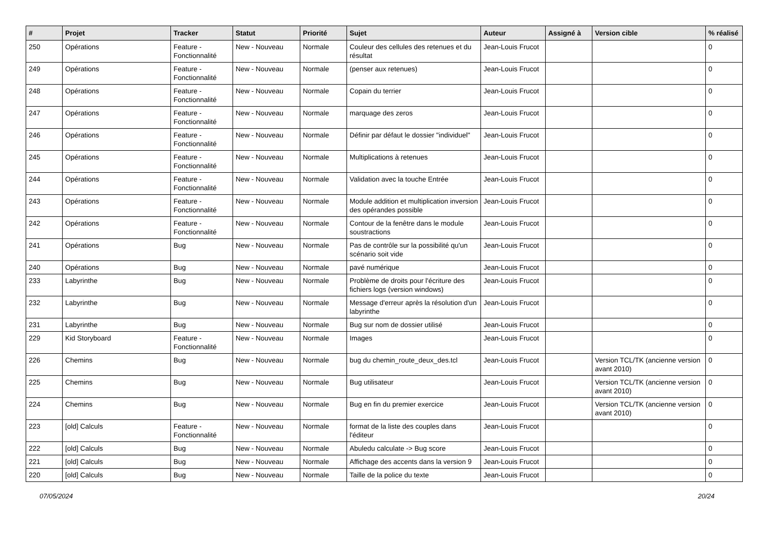| # | Projet | Tracker | Statut | Priorité | Sujet | Auteur | Assigné à | Version cible | % réalisé |
| --- | --- | --- | --- | --- | --- | --- | --- | --- | --- |
| 250 | Opérations | Feature - Fonctionnalité | New - Nouveau | Normale | Couleur des cellules des retenues et du résultat | Jean-Louis Frucot | | | 0 |
| 249 | Opérations | Feature - Fonctionnalité | New - Nouveau | Normale | (penser aux retenues) | Jean-Louis Frucot | | | 0 |
| 248 | Opérations | Feature - Fonctionnalité | New - Nouveau | Normale | Copain du terrier | Jean-Louis Frucot | | | 0 |
| 247 | Opérations | Feature - Fonctionnalité | New - Nouveau | Normale | marquage des zeros | Jean-Louis Frucot | | | 0 |
| 246 | Opérations | Feature - Fonctionnalité | New - Nouveau | Normale | Définir par défaut le dossier "individuel" | Jean-Louis Frucot | | | 0 |
| 245 | Opérations | Feature - Fonctionnalité | New - Nouveau | Normale | Multiplications à retenues | Jean-Louis Frucot | | | 0 |
| 244 | Opérations | Feature - Fonctionnalité | New - Nouveau | Normale | Validation avec la touche Entrée | Jean-Louis Frucot | | | 0 |
| 243 | Opérations | Feature - Fonctionnalité | New - Nouveau | Normale | Module addition et multiplication inversion des opérandes possible | Jean-Louis Frucot | | | 0 |
| 242 | Opérations | Feature - Fonctionnalité | New - Nouveau | Normale | Contour de la fenêtre dans le module soustractions | Jean-Louis Frucot | | | 0 |
| 241 | Opérations | Bug | New - Nouveau | Normale | Pas de contrôle sur la possibilité qu'un scénario soit vide | Jean-Louis Frucot | | | 0 |
| 240 | Opérations | Bug | New - Nouveau | Normale | pavé numérique | Jean-Louis Frucot | | | 0 |
| 233 | Labyrinthe | Bug | New - Nouveau | Normale | Problème de droits pour l'écriture des fichiers logs (version windows) | Jean-Louis Frucot | | | 0 |
| 232 | Labyrinthe | Bug | New - Nouveau | Normale | Message d'erreur après la résolution d'un labyrinthe | Jean-Louis Frucot | | | 0 |
| 231 | Labyrinthe | Bug | New - Nouveau | Normale | Bug sur nom de dossier utilisé | Jean-Louis Frucot | | | 0 |
| 229 | Kid Storyboard | Feature - Fonctionnalité | New - Nouveau | Normale | Images | Jean-Louis Frucot | | | 0 |
| 226 | Chemins | Bug | New - Nouveau | Normale | bug du chemin_route_deux_des.tcl | Jean-Louis Frucot | | Version TCL/TK (ancienne version avant 2010) | 0 |
| 225 | Chemins | Bug | New - Nouveau | Normale | Bug utilisateur | Jean-Louis Frucot | | Version TCL/TK (ancienne version avant 2010) | 0 |
| 224 | Chemins | Bug | New - Nouveau | Normale | Bug en fin du premier exercice | Jean-Louis Frucot | | Version TCL/TK (ancienne version avant 2010) | 0 |
| 223 | [old] Calculs | Feature - Fonctionnalité | New - Nouveau | Normale | format de la liste des couples dans l'éditeur | Jean-Louis Frucot | | | 0 |
| 222 | [old] Calculs | Bug | New - Nouveau | Normale | Abuledu calculate -> Bug score | Jean-Louis Frucot | | | 0 |
| 221 | [old] Calculs | Bug | New - Nouveau | Normale | Affichage des accents dans la version 9 | Jean-Louis Frucot | | | 0 |
| 220 | [old] Calculs | Bug | New - Nouveau | Normale | Taille de la police du texte | Jean-Louis Frucot | | | 0 |
07/05/2024 20/24